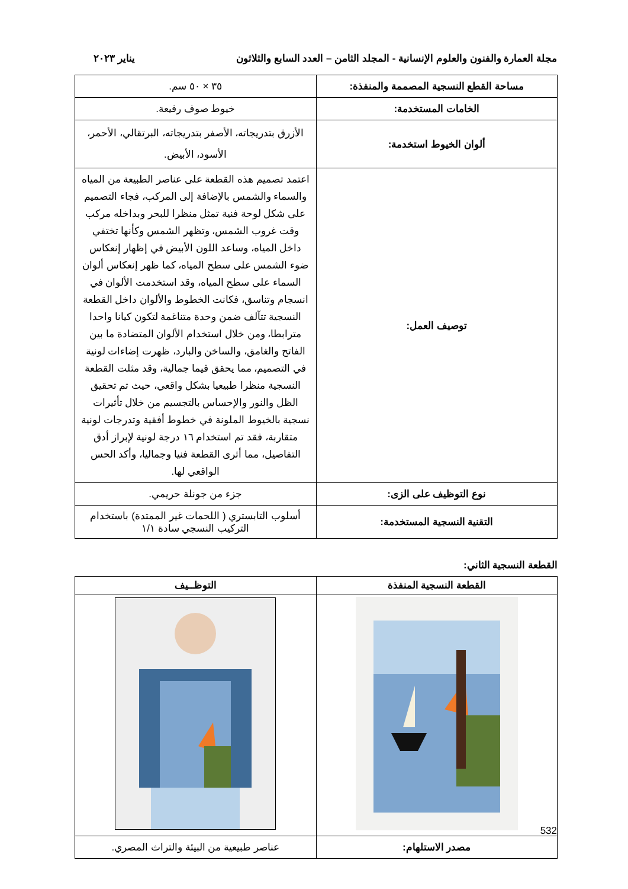مجلة العمارة والفنون والعلوم الإنسانية - المجلد الثامن – العدد السابع والثلاثون يناير ٢٠٢٣
| مساحة القطع النسجية المصممة والمنفذة: | ٣٥ × ٥٠ سم. |
| الخامات المستخدمة: | خيوط صوف رفيعة. |
| ألوان الخيوط استخدمة: | الأزرق بتدريجاته، الأصفر بتدريجاته، البرتقالي، الأحمر، الأسود، الأبيض. |
| توصيف العمل: | اعتمد تصميم هذه القطعة على عناصر الطبيعة من المياه والسماء والشمس بالإضافة إلى المركب، فجاء التصميم على شكل لوحة فنية تمثل منظرا للبحر وبداخله مركب وقت غروب الشمس، وتظهر الشمس وكأنها تختفي داخل المياه، وساعد اللون الأبيض في إظهار إنعكاس ضوء الشمس على سطح المياه، كما ظهر إنعكاس ألوان السماء على سطح المياه، وقد استخدمت الألوان في انسجام وتناسق، فكانت الخطوط والألوان داخل القطعة النسجية تتآلف ضمن وحدة متناغمة لتكون كيانا واحدا مترابطا، ومن خلال استخدام الألوان المتضادة ما بين الفاتح والغامق، والساخن والبارد، ظهرت إضاءات لونية في التصميم، مما يحقق قيما جمالية، وقد مثلت القطعة النسجية منظرا طبيعيا بشكل واقعي، حيث تم تحقيق الظل والنور والإحساس بالتجسيم من خلال تأثيرات نسجية بالخيوط الملونة في خطوط أفقية وتدرجات لونية متقاربة، فقد تم استخدام ١٦ درجة لونية لإبراز أدق التفاصيل، مما أثرى القطعة فنيا وجماليا، وأكد الحس الواقعي لها. |
| نوع التوظيف على الزى: | جزء من جونلة حريمي. |
| التقنية النسجية المستخدمة: | أسلوب التابستري ( اللحمات غير الممتدة) باستخدام التركيب النسجي سادة ١/١ |
القطعة النسجية الثاني:
| القطعة النسجية المنفذة | التوظــيف |
| --- | --- |
| مصدر الاستلهام: | عناصر طبيعية من البيئة والتراث المصري. |
532